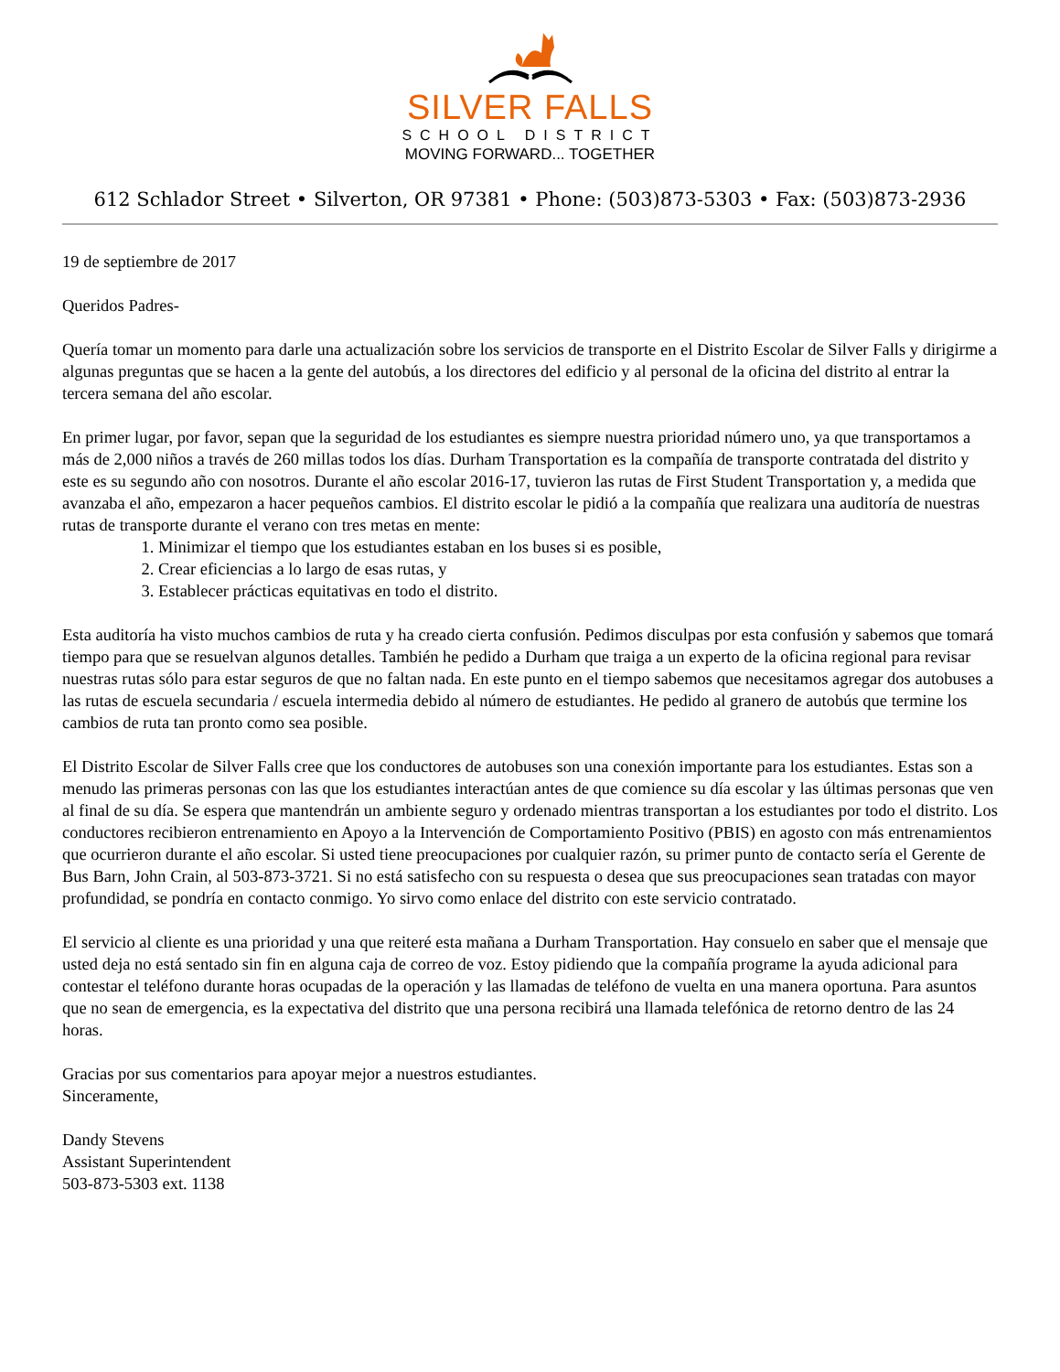SILVER FALLS
SCHOOL DISTRICT
MOVING FORWARD... TOGETHER
612 Schlador Street • Silverton, OR 97381 • Phone: (503)873-5303 • Fax: (503)873-2936
19 de septiembre de 2017
Queridos Padres-
Quería tomar un momento para darle una actualización sobre los servicios de transporte en el Distrito Escolar de Silver Falls y dirigirme a algunas preguntas que se hacen a la gente del autobús, a los directores del edificio y al personal de la oficina del distrito al entrar la tercera semana del año escolar.
En primer lugar, por favor, sepan que la seguridad de los estudiantes es siempre nuestra prioridad número uno, ya que transportamos a más de 2,000 niños a través de 260 millas todos los días. Durham Transportation es la compañía de transporte contratada del distrito y este es su segundo año con nosotros. Durante el año escolar 2016-17, tuvieron las rutas de First Student Transportation y, a medida que avanzaba el año, empezaron a hacer pequeños cambios. El distrito escolar le pidió a la compañía que realizara una auditoría de nuestras rutas de transporte durante el verano con tres metas en mente:
1. Minimizar el tiempo que los estudiantes estaban en los buses si es posible,
2. Crear eficiencias a lo largo de esas rutas, y
3. Establecer prácticas equitativas en todo el distrito.
Esta auditoría ha visto muchos cambios de ruta y ha creado cierta confusión. Pedimos disculpas por esta confusión y sabemos que tomará tiempo para que se resuelvan algunos detalles. También he pedido a Durham que traiga a un experto de la oficina regional para revisar nuestras rutas sólo para estar seguros de que no faltan nada. En este punto en el tiempo sabemos que necesitamos agregar dos autobuses a las rutas de escuela secundaria / escuela intermedia debido al número de estudiantes. He pedido al granero de autobús que termine los cambios de ruta tan pronto como sea posible.
El Distrito Escolar de Silver Falls cree que los conductores de autobuses son una conexión importante para los estudiantes. Estas son a menudo las primeras personas con las que los estudiantes interactúan antes de que comience su día escolar y las últimas personas que ven al final de su día. Se espera que mantendrán un ambiente seguro y ordenado mientras transportan a los estudiantes por todo el distrito. Los conductores recibieron entrenamiento en Apoyo a la Intervención de Comportamiento Positivo (PBIS) en agosto con más entrenamientos que ocurrieron durante el año escolar. Si usted tiene preocupaciones por cualquier razón, su primer punto de contacto sería el Gerente de Bus Barn, John Crain, al 503-873-3721. Si no está satisfecho con su respuesta o desea que sus preocupaciones sean tratadas con mayor profundidad, se pondría en contacto conmigo. Yo sirvo como enlace del distrito con este servicio contratado.
El servicio al cliente es una prioridad y una que reiteré esta mañana a Durham Transportation. Hay consuelo en saber que el mensaje que usted deja no está sentado sin fin en alguna caja de correo de voz. Estoy pidiendo que la compañía programe la ayuda adicional para contestar el teléfono durante horas ocupadas de la operación y las llamadas de teléfono de vuelta en una manera oportuna. Para asuntos que no sean de emergencia, es la expectativa del distrito que una persona recibirá una llamada telefónica de retorno dentro de las 24 horas.
Gracias por sus comentarios para apoyar mejor a nuestros estudiantes.
Sinceramente,
Dandy Stevens
Assistant Superintendent
503-873-5303 ext. 1138